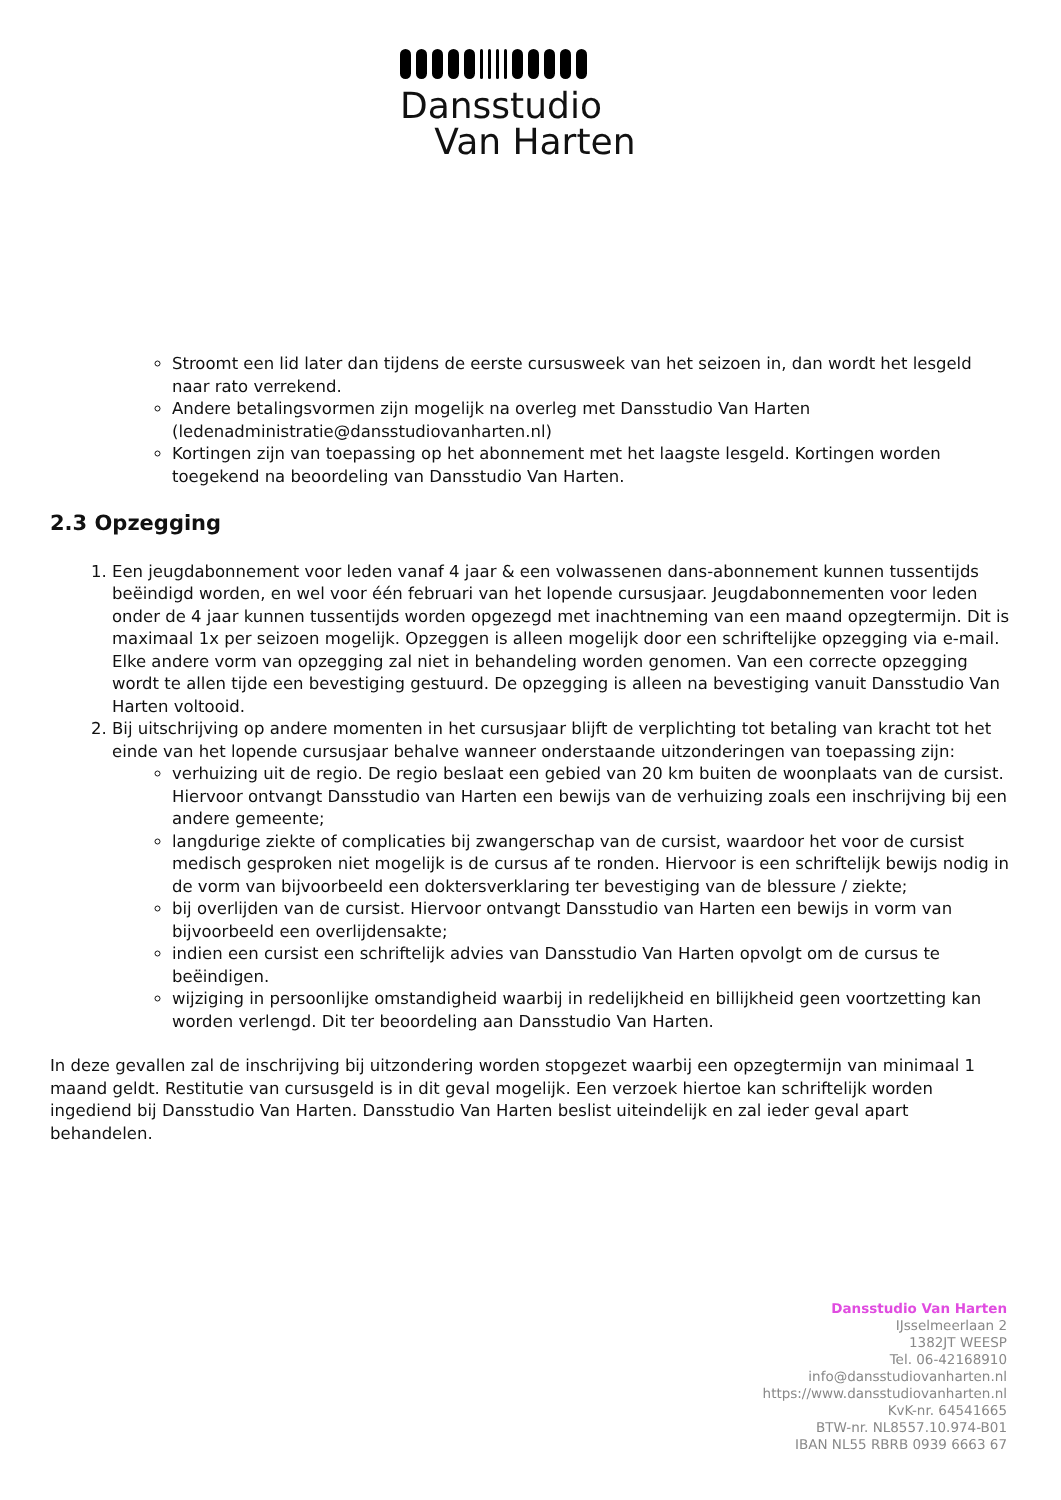Dansstudio
Van Harten
Stroomt een lid later dan tijdens de eerste cursusweek van het seizoen in, dan wordt het lesgeld naar rato verrekend.
Andere betalingsvormen zijn mogelijk na overleg met Dansstudio Van Harten (ledenadministratie@dansstudiovanharten.nl)
Kortingen zijn van toepassing op het abonnement met het laagste lesgeld. Kortingen worden toegekend na beoordeling van Dansstudio Van Harten.
2.3 Opzegging
1. Een jeugdabonnement voor leden vanaf 4 jaar & een volwassenen dans-abonnement kunnen tussentijds beëindigd worden, en wel voor één februari van het lopende cursusjaar. Jeugdabonnementen voor leden onder de 4 jaar kunnen tussentijds worden opgezegd met inachtneming van een maand opzegtermijn. Dit is maximaal 1x per seizoen mogelijk. Opzeggen is alleen mogelijk door een schriftelijke opzegging via e-mail. Elke andere vorm van opzegging zal niet in behandeling worden genomen. Van een correcte opzegging wordt te allen tijde een bevestiging gestuurd. De opzegging is alleen na bevestiging vanuit Dansstudio Van Harten voltooid.
2. Bij uitschrijving op andere momenten in het cursusjaar blijft de verplichting tot betaling van kracht tot het einde van het lopende cursusjaar behalve wanneer onderstaande uitzonderingen van toepassing zijn:
verhuizing uit de regio. De regio beslaat een gebied van 20 km buiten de woonplaats van de cursist. Hiervoor ontvangt Dansstudio van Harten een bewijs van de verhuizing zoals een inschrijving bij een andere gemeente;
langdurige ziekte of complicaties bij zwangerschap van de cursist, waardoor het voor de cursist medisch gesproken niet mogelijk is de cursus af te ronden. Hiervoor is een schriftelijk bewijs nodig in de vorm van bijvoorbeeld een doktersverklaring ter bevestiging van de blessure / ziekte;
bij overlijden van de cursist. Hiervoor ontvangt Dansstudio van Harten een bewijs in vorm van bijvoorbeeld een overlijdensakte;
indien een cursist een schriftelijk advies van Dansstudio Van Harten opvolgt om de cursus te beëindigen.
wijziging in persoonlijke omstandigheid waarbij in redelijkheid en billijkheid geen voortzetting kan worden verlengd. Dit ter beoordeling aan Dansstudio Van Harten.
In deze gevallen zal de inschrijving bij uitzondering worden stopgezet waarbij een opzegtermijn van minimaal 1 maand geldt. Restitutie van cursusgeld is in dit geval mogelijk. Een verzoek hiertoe kan schriftelijk worden ingediend bij Dansstudio Van Harten. Dansstudio Van Harten beslist uiteindelijk en zal ieder geval apart behandelen.
Dansstudio Van Harten
IJsselmeerlaan 2
1382JT WEESP
Tel. 06-42168910
info@dansstudiovanharten.nl
https://www.dansstudiovanharten.nl
KvK-nr. 64541665
BTW-nr. NL8557.10.974-B01
IBAN NL55 RBRB 0939 6663 67